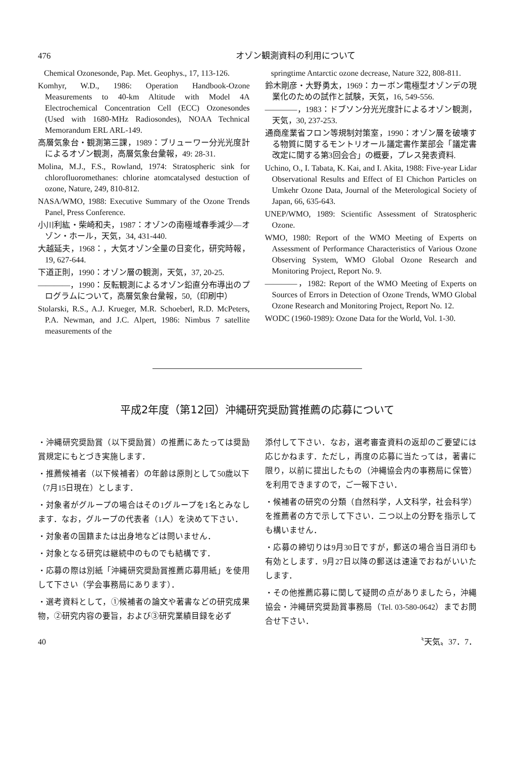476 オゾン観測資料の利用について
Chemical Ozonesonde, Pap. Met. Geophys., 17, 113-126.
Komhyr, W.D., 1986: Operation Handbook-Ozone Measurements to 40-km Altitude with Model 4A Electrochemical Concentration Cell (ECC) Ozonesondes (Used with 1680-MHz Radiosondes), NOAA Technical Memorandum ERL ARL-149.
高層気象台・観測第三課，1989：ブリューワー分光光度計によるオゾン観測，高層気象台彙報，49: 28-31.
Molina, M.J., F.S., Rowland, 1974: Stratospheric sink for chlorofluoromethanes: chlorine atomcatalysed destuction of ozone, Nature, 249, 810-812.
NASA/WMO, 1988: Executive Summary of the Ozone Trends Panel, Press Conference.
小川利紘・柴崎和夫，1987：オゾンの南極域春季減少―オゾン・ホール，天気，34, 431-440.
大越延夫，1968：，大気オゾン全量の日変化，研究時報，19, 627-644.
下道正則，1990：オゾン層の観測，天気，37, 20-25.
――――，1990：反転観測によるオゾン鉛直分布導出のプログラムについて，高層気象台彙報，50,（印刷中）
Stolarski, R.S., A.J. Krueger, M.R. Schoeberl, R.D. McPeters, P.A. Newman, and J.C. Alpert, 1986: Nimbus 7 satellite measurements of the
springtime Antarctic ozone decrease, Nature 322, 808-811.
鈴木剛彦・大野勇太，1969：カーボン電極型オゾンデの現業化のための試作と試験，天気，16, 549-556.
――――，1983：ドブソン分光光度計によるオゾン観測，天気，30, 237-253.
通商産業省フロン等規制対策室，1990：オゾン層を破壊する物質に関するモントリオール議定書作業部会「議定書改定に関する第3回会合」の概要，プレス発表資料.
Uchino, O., I. Tabata, K. Kai, and I. Akita, 1988: Five-year Lidar Observational Results and Effect of El Chichon Particles on Umkehr Ozone Data, Journal of the Meterological Society of Japan, 66, 635-643.
UNEP/WMO, 1989: Scientific Assessment of Stratospheric Ozone.
WMO, 1980: Report of the WMO Meeting of Experts on Assessment of Performance Characteristics of Various Ozone Observing System, WMO Global Ozone Research and Monitoring Project, Report No. 9.
――――，1982: Report of the WMO Meeting of Experts on Sources of Errors in Detection of Ozone Trends, WMO Global Ozone Research and Monitoring Project, Report No. 12.
WODC (1960-1989): Ozone Data for the World, Vol. 1-30.
平成2年度（第12回）沖縄研究奨励賞推薦の応募について
・沖縄研究奨励賞（以下奨励賞）の推薦にあたっては奨励賞規定にもとづき実施します．
・推薦候補者（以下候補者）の年齢は原則として50歳以下（7月15日現在）とします．
・対象者がグループの場合はその1グループを1名とみなします．なお，グループの代表者（1人）を決めて下さい．
・対象者の国籍または出身地などは問いません．
・対象となる研究は継続中のものでも結構です．
・応募の際は別紙「沖縄研究奨励賞推薦応募用紙」を使用して下さい（学会事務局にあります）．
・選考資料として，①候補者の論文や著書などの研究成果物，②研究内容の要旨，および③研究業績目録を必ず
添付して下さい．なお，選考審査資料の返却のご要望には応じかねます．ただし，再度の応募に当たっては，著書に限り，以前に提出したもの（沖縄協会内の事務局に保管）を利用できますので，ご一報下さい．
・候補者の研究の分類（自然科学，人文科学，社会科学）を推薦者の方で示して下さい．二つ以上の分野を指示しても構いません．
・応募の締切りは9月30日ですが，郵送の場合当日消印も有効とします．9月27日以降の郵送は速達でおねがいいたします．
・その他推薦応募に関して疑問の点がありましたら，沖縄協会・沖縄研究奨励賞事務局（Tel. 03-580-0642）までお問合せ下さい．
40 〝天気〟37．7．